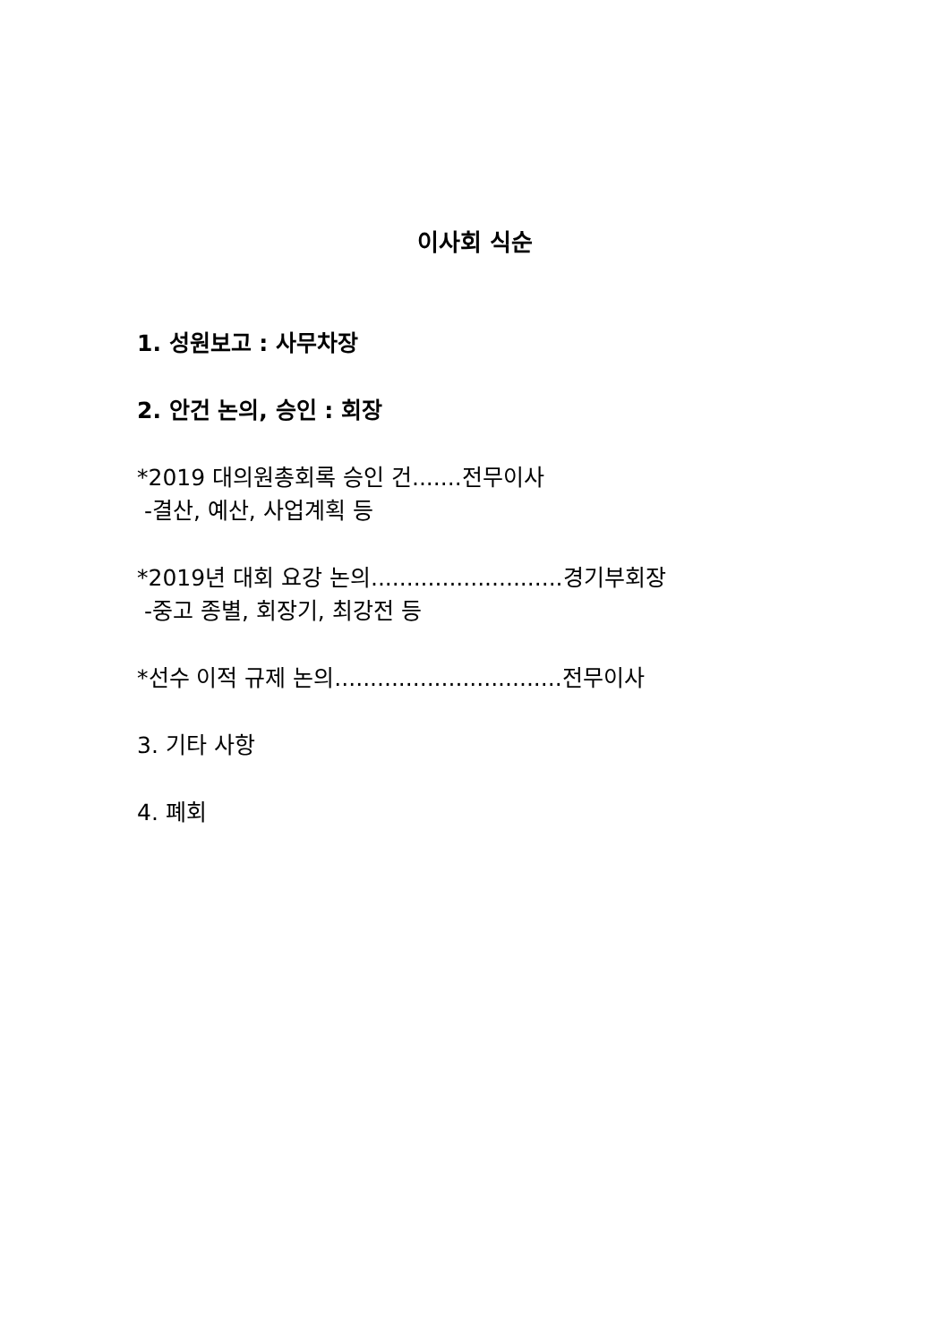이사회 식순
1. 성원보고 : 사무차장
2. 안건 논의, 승인 : 회장
*2019 대의원총회록 승인 건.......전무이사
-결산, 예산, 사업계획 등
*2019년 대회 요강 논의...........................경기부회장
-중고 종별, 회장기, 최강전 등
*선수 이적 규제 논의................................전무이사
3. 기타 사항
4. 폐회